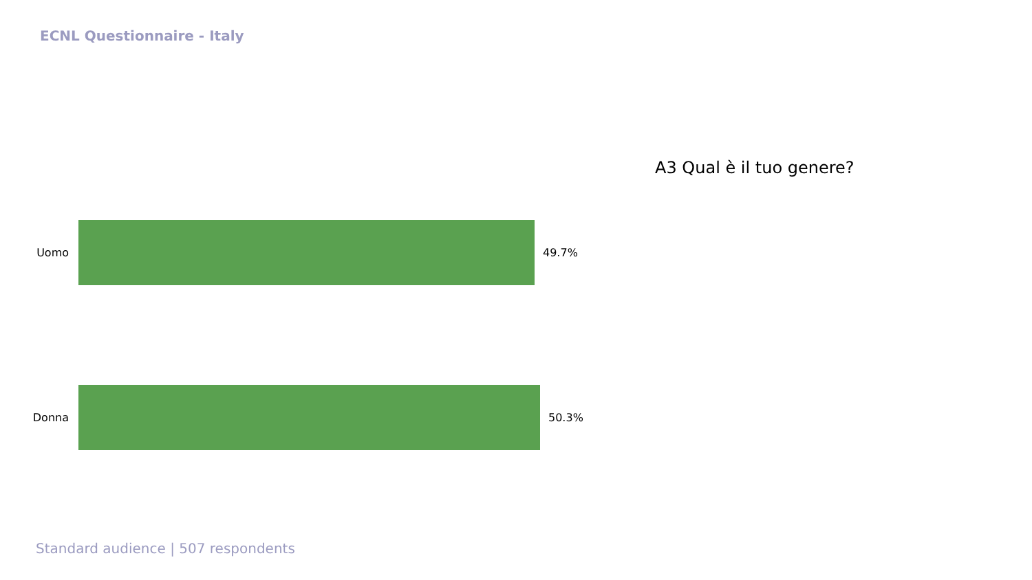ECNL Questionnaire - Italy
A3 Qual è il tuo genere?
Uomo 49.7%
Donna 50.3%
Standard audience | 507 respondents